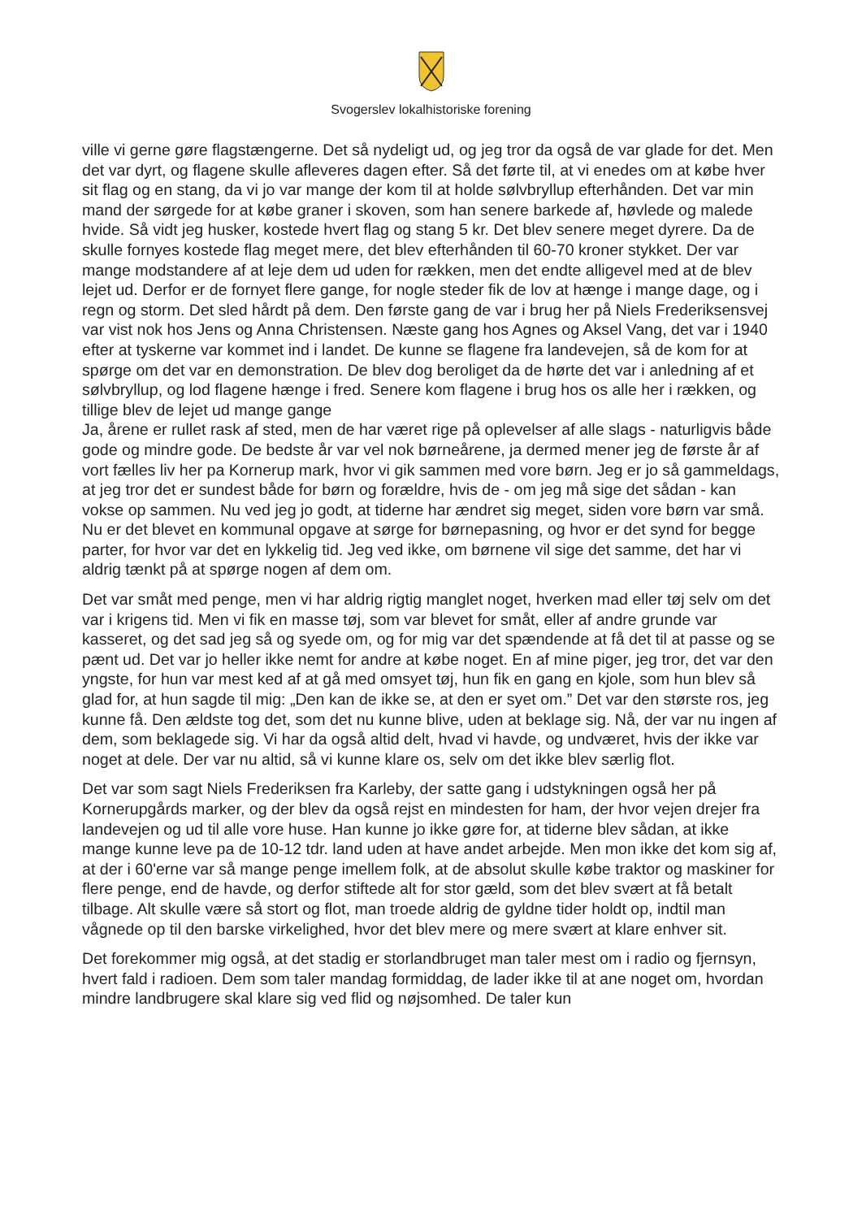Svogerslev lokalhistoriske forening
ville vi gerne gøre flagstængerne. Det så nydeligt ud, og jeg tror da også de var glade for det. Men det var dyrt, og flagene skulle afleveres dagen efter. Så det førte til, at vi enedes om at købe hver sit flag og en stang, da vi jo var mange der kom til at holde sølvbryllup efterhånden. Det var min mand der sørgede for at købe graner i skoven, som han senere barkede af, høvlede og malede hvide. Så vidt jeg husker, kostede hvert flag og stang 5 kr. Det blev senere meget dyrere. Da de skulle fornyes kostede flag meget mere, det blev efterhånden til 60-70 kroner stykket. Der var mange modstandere af at leje dem ud uden for rækken, men det endte alligevel med at de blev lejet ud. Derfor er de fornyet flere gange, for nogle steder fik de lov at hænge i mange dage, og i regn og storm. Det sled hårdt på dem. Den første gang de var i brug her på Niels Frederiksensvej var vist nok hos Jens og Anna Christensen. Næste gang hos Agnes og Aksel Vang, det var i 1940 efter at tyskerne var kommet ind i landet. De kunne se flagene fra landevejen, så de kom for at spørge om det var en demonstration. De blev dog beroliget da de hørte det var i anledning af et sølvbryllup, og lod flagene hænge i fred. Senere kom flagene i brug hos os alle her i rækken, og tillige blev de lejet ud mange gange
Ja, årene er rullet rask af sted, men de har været rige på oplevelser af alle slags - naturligvis både gode og mindre gode. De bedste år var vel nok børneårene, ja dermed mener jeg de første år af vort fælles liv her pa Kornerup mark, hvor vi gik sammen med vore børn. Jeg er jo så gammeldags, at jeg tror det er sundest både for børn og forældre, hvis de - om jeg må sige det sådan - kan vokse op sammen. Nu ved jeg jo godt, at tiderne har ændret sig meget, siden vore børn var små. Nu er det blevet en kommunal opgave at sørge for børnepasning, og hvor er det synd for begge parter, for hvor var det en lykkelig tid. Jeg ved ikke, om børnene vil sige det samme, det har vi aldrig tænkt på at spørge nogen af dem om.
Det var småt med penge, men vi har aldrig rigtig manglet noget, hverken mad eller tøj selv om det var i krigens tid. Men vi fik en masse tøj, som var blevet for småt, eller af andre grunde var kasseret, og det sad jeg så og syede om, og for mig var det spændende at få det til at passe og se pænt ud. Det var jo heller ikke nemt for andre at købe noget. En af mine piger, jeg tror, det var den yngste, for hun var mest ked af at gå med omsyet tøj, hun fik en gang en kjole, som hun blev så glad for, at hun sagde til mig: „Den kan de ikke se, at den er syet om.” Det var den største ros, jeg kunne få. Den ældste tog det, som det nu kunne blive, uden at beklage sig. Nå, der var nu ingen af dem, som beklagede sig. Vi har da også altid delt, hvad vi havde, og undværet, hvis der ikke var noget at dele. Der var nu altid, så vi kunne klare os, selv om det ikke blev særlig flot.
Det var som sagt Niels Frederiksen fra Karleby, der satte gang i udstykningen også her på Kornerupgårds marker, og der blev da også rejst en mindesten for ham, der hvor vejen drejer fra landevejen og ud til alle vore huse. Han kunne jo ikke gøre for, at tiderne blev sådan, at ikke mange kunne leve pa de 10-12 tdr. land uden at have andet arbejde. Men mon ikke det kom sig af, at der i 60'erne var så mange penge imellem folk, at de absolut skulle købe traktor og maskiner for flere penge, end de havde, og derfor stiftede alt for stor gæld, som det blev svært at få betalt tilbage. Alt skulle være så stort og flot, man troede aldrig de gyldne tider holdt op, indtil man vågnede op til den barske virkelighed, hvor det blev mere og mere svært at klare enhver sit.
Det forekommer mig også, at det stadig er storlandbruget man taler mest om i radio og fjernsyn, hvert fald i radioen. Dem som taler mandag formiddag, de lader ikke til at ane noget om, hvordan mindre landbrugere skal klare sig ved flid og nøjsomhed. De taler kun